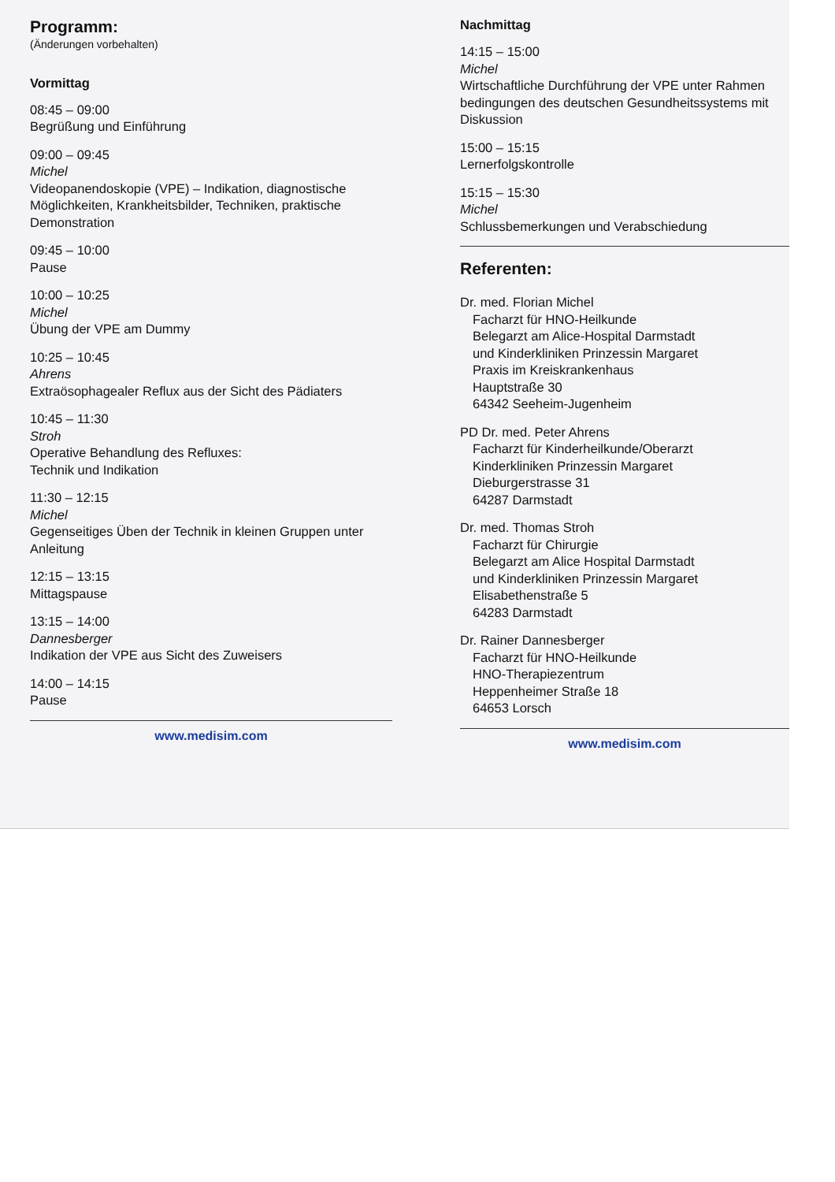Programm:
(Änderungen vorbehalten)
Vormittag
08:45 – 09:00
Begrüßung und Einführung
09:00 – 09:45
Michel
Videopanendoskopie (VPE) – Indikation, diagnostische Möglichkeiten, Krankheitsbilder, Techniken, praktische Demonstration
09:45 – 10:00
Pause
10:00 – 10:25
Michel
Übung der VPE am Dummy
10:25 – 10:45
Ahrens
Extraösophagealer Reflux aus der Sicht des Pädiaters
10:45 – 11:30
Stroh
Operative Behandlung des Refluxes:
Technik und Indikation
11:30 – 12:15
Michel
Gegenseitiges Üben der Technik in kleinen Gruppen unter Anleitung
12:15 – 13:15
Mittagspause
13:15 – 14:00
Dannesberger
Indikation der VPE aus Sicht des Zuweisers
14:00 – 14:15
Pause
www.medisim.com
Nachmittag
14:15 – 15:00
Michel
Wirtschaftliche Durchführung der VPE unter Rahmen bedingungen des deutschen Gesundheitssystems mit Diskussion
15:00 – 15:15
Lernerfolgskontrolle
15:15 – 15:30
Michel
Schlussbemerkungen und Verabschiedung
Referenten:
Dr. med. Florian Michel
Facharzt für HNO-Heilkunde
Belegarzt am Alice-Hospital Darmstadt
und Kinderkliniken Prinzessin Margaret
Praxis im Kreiskrankenhaus
Hauptstraße 30
64342 Seeheim-Jugenheim
PD Dr. med. Peter Ahrens
Facharzt für Kinderheilkunde/Oberarzt
Kinderkliniken Prinzessin Margaret
Dieburgerstrasse 31
64287 Darmstadt
Dr. med. Thomas Stroh
Facharzt für Chirurgie
Belegarzt am Alice Hospital Darmstadt
und Kinderkliniken Prinzessin Margaret
Elisabethenstraße 5
64283 Darmstadt
Dr. Rainer Dannesberger
Facharzt für HNO-Heilkunde
HNO-Therapiezentrum
Heppenheimer Straße 18
64653 Lorsch
www.medisim.com